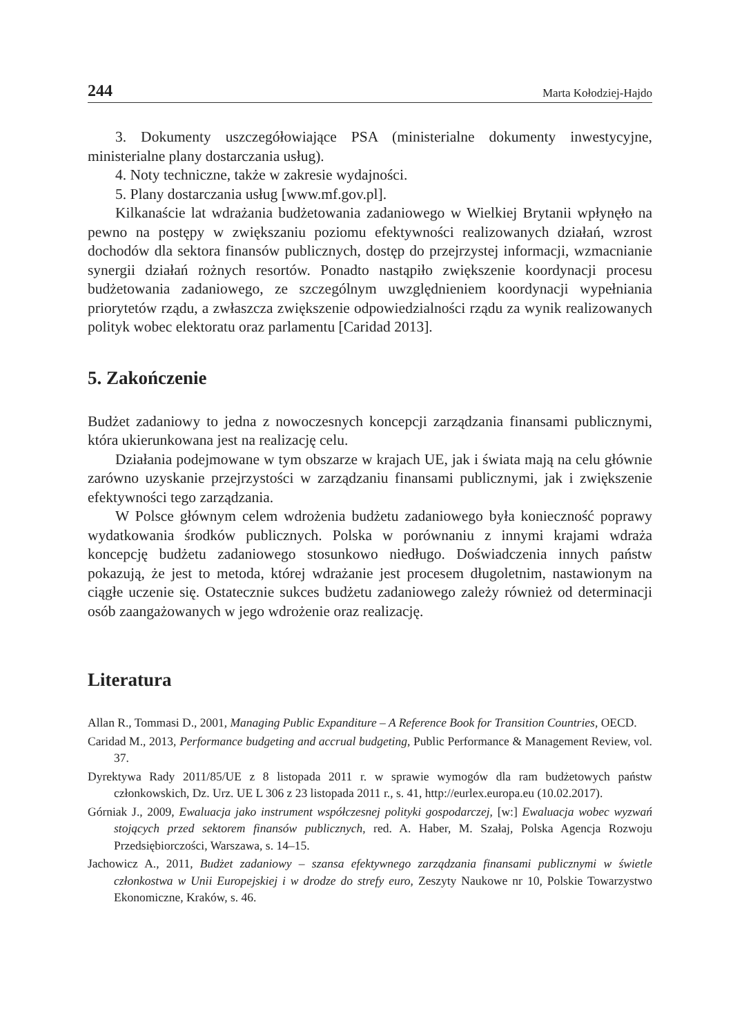244 Marta Kołodziej-Hajdo
3. Dokumenty uszczegółowiające PSA (ministerialne dokumenty inwestycyjne, ministerialne plany dostarczania usług).
4. Noty techniczne, także w zakresie wydajności.
5. Plany dostarczania usług [www.mf.gov.pl].
Kilkanaście lat wdrażania budżetowania zadaniowego w Wielkiej Brytanii wpłynęło na pewno na postępy w zwiększaniu poziomu efektywności realizowanych działań, wzrost dochodów dla sektora finansów publicznych, dostęp do przejrzystej informacji, wzmacnianie synergii działań rożnych resortów. Ponadto nastąpiło zwiększenie koordynacji procesu budżetowania zadaniowego, ze szczególnym uwzględnieniem koordynacji wypełniania priorytetów rządu, a zwłaszcza zwiększenie odpowiedzialności rządu za wynik realizowanych polityk wobec elektoratu oraz parlamentu [Caridad 2013].
5. Zakończenie
Budżet zadaniowy to jedna z nowoczesnych koncepcji zarządzania finansami publicznymi, która ukierunkowana jest na realizację celu.
Działania podejmowane w tym obszarze w krajach UE, jak i świata mają na celu głównie zarówno uzyskanie przejrzystości w zarządzaniu finansami publicznymi, jak i zwiększenie efektywności tego zarządzania.
W Polsce głównym celem wdrożenia budżetu zadaniowego była konieczność poprawy wydatkowania środków publicznych. Polska w porównaniu z innymi krajami wdraża koncepcję budżetu zadaniowego stosunkowo niedługo. Doświadczenia innych państw pokazują, że jest to metoda, której wdrażanie jest procesem długoletnim, nastawionym na ciągłe uczenie się. Ostatecznie sukces budżetu zadaniowego zależy również od determinacji osób zaangażowanych w jego wdrożenie oraz realizację.
Literatura
Allan R., Tommasi D., 2001, Managing Public Expanditure – A Reference Book for Transition Countries, OECD.
Caridad M., 2013, Performance budgeting and accrual budgeting, Public Performance & Management Review, vol. 37.
Dyrektywa Rady 2011/85/UE z 8 listopada 2011 r. w sprawie wymogów dla ram budżetowych państw członkowskich, Dz. Urz. UE L 306 z 23 listopada 2011 r., s. 41, http://eurlex.europa.eu (10.02.2017).
Górniak J., 2009, Ewaluacja jako instrument współczesnej polityki gospodarczej, [w:] Ewaluacja wobec wyzwań stojących przed sektorem finansów publicznych, red. A. Haber, M. Szałaj, Polska Agencja Rozwoju Przedsiębiorczości, Warszawa, s. 14–15.
Jachowicz A., 2011, Budżet zadaniowy – szansa efektywnego zarządzania finansami publicznymi w świetle członkostwa w Unii Europejskiej i w drodze do strefy euro, Zeszyty Naukowe nr 10, Polskie Towarzystwo Ekonomiczne, Kraków, s. 46.